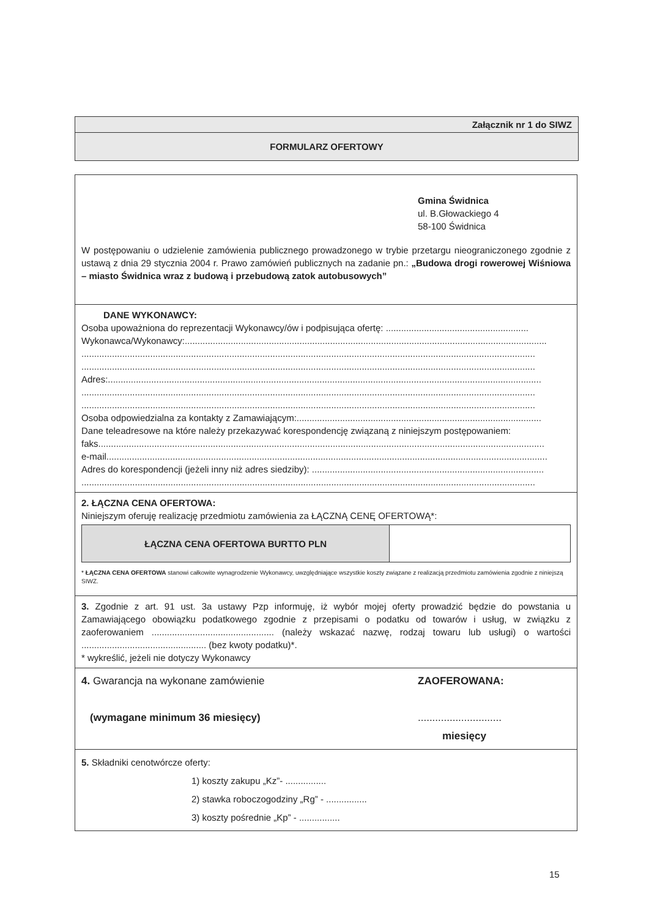Załącznik nr 1 do SIWZ
FORMULARZ OFERTOWY
Gmina Świdnica
ul. B.Głowackiego 4
58-100 Świdnica
W postępowaniu o udzielenie zamówienia publicznego prowadzonego w trybie przetargu nieograniczonego zgodnie z ustawą z dnia 29 stycznia 2004 r. Prawo zamówień publicznych na zadanie pn.: „Budowa drogi rowerowej Wiśniowa – miasto Świdnica wraz z budową i przebudową zatok autobusowych”
DANE WYKONAWCY:
Osoba upoważniona do reprezentacji Wykonawcy/ów i podpisująca ofertę: ........................................................
Wykonawca/Wykonawcy:..............................................................................................................................................
..................................................................................................................................................................................
..................................................................................................................................................................................
Adres:..........................................................................................................................................................................
..................................................................................................................................................................................
..................................................................................................................................................................................
Osoba odpowiedzialna za kontakty z Zamawiającym:................................................................................................
Dane teleadresowe na które należy przekazywać korespondencję związaną z niniejszym postępowaniem:
faks...............................................................................................................................................................................
e-mail.............................................................................................................................................................................
Adres do korespondencji (jeżeli inny niż adres siedziby): ...........................................................................................
..................................................................................................................................................................................
2. ŁĄCZNA CENA OFERTOWA:
Niniejszym oferuję realizację przedmiotu zamówienia za ŁĄCZNĄ CENĘ OFERTOWĄ*:
| ŁĄCZNA CENA OFERTOWA BURTTO PLN | |
* ŁĄCZNA CENA OFERTOWA stanowi całkowite wynagrodzenie Wykonawcy, uwzględniające wszystkie koszty związane z realizacją przedmiotu zamówienia zgodnie z niniejszą SIWZ.
3. Zgodnie z art. 91 ust. 3a ustawy Pzp informuję, iż wybór mojej oferty prowadzić będzie do powstania u Zamawiającego obowiązku podatkowego zgodnie z przepisami o podatku od towarów i usług, w związku z zaoferowaniem ................................................ (należy wskazać nazwę, rodzaj towaru lub usługi) o wartości ................................................. (bez kwoty podatku)*.
* wykreślić, jeżeli nie dotyczy Wykonawcy
4. Gwarancja na wykonane zamówienie
(wymagane minimum 36 miesięcy)
ZAOFEROWANA:
.............................
miesięcy
5. Składniki cenotwórcze oferty:
1) koszty zakupu „Kz”- ................
2) stawka roboczogodziny „Rg” - ................
3) koszty pośrednie „Kp” - ................
15